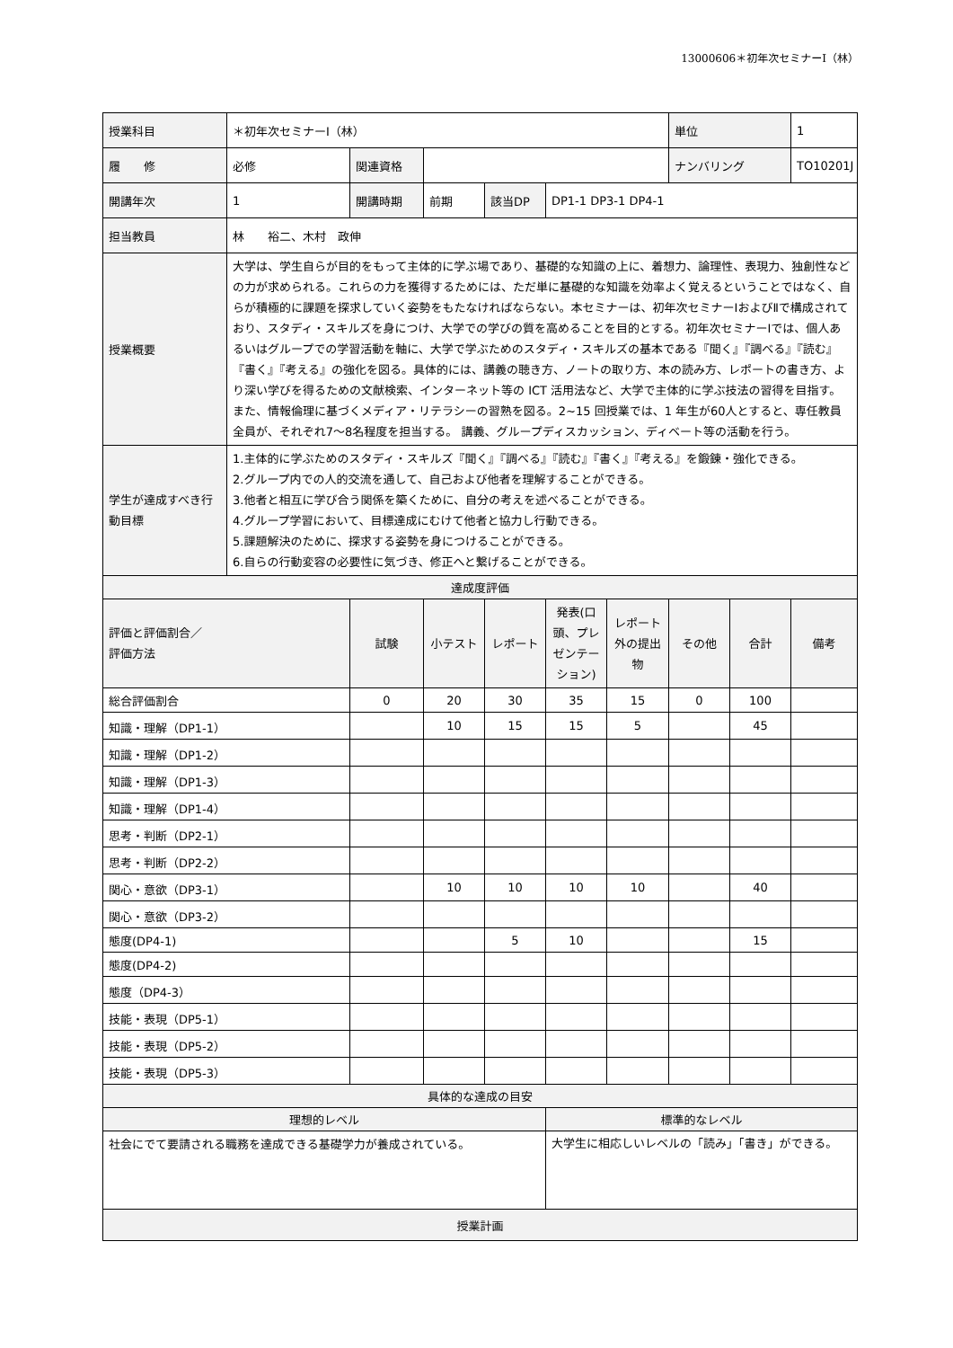13000606＊初年次セミナーⅠ（林）
| 授業科目 | ＊初年次セミナーⅠ（林） | | | | | | 単位 | | 1 |
| 履 修 | 必修 | 関連資格 | | | | | ナンバリング | | TO10201J |
| 開講年次 | 1 | 開講時期 | 前期 | 該当DP | DP1-1 DP3-1 DP4-1 | | | | |
| 担当教員 | 林 裕二、木村 政伸 | | | | | | | | |
| 授業概要 | 大学は、学生自らが目的をもって主体的に学ぶ場であり、基礎的な知識の上に、着想力、論理性、表現力、独創性などの力が求められる。これらの力を獲得するためには、ただ単に基礎的な知識を効率よく覚えるということではなく、自らが積極的に課題を探求していく姿勢をもたなければならない。本セミナーは、初年次セミナーⅠおよびⅡで構成されており、スタディ・スキルズを身につけ、大学での学びの質を高めることを目的とする。初年次セミナーⅠでは、個人あるいはグループでの学習活動を軸に、大学で学ぶためのスタディ・スキルズの基本である『聞く』『調べる』『読む』『書く』『考える』の強化を図る。具体的には、講義の聴き方、ノートの取り方、本の読み方、レポートの書き方、より深い学びを得るための文献検索、インターネット等の ICT 活用法など、大学で主体的に学ぶ技法の習得を目指す。また、情報倫理に基づくメディア・リテラシーの習熟を図る。2~15 回授業では、1 年生が60人とすると、専任教員全員が、それぞれ7～8名程度を担当する。 講義、グループディスカッション、ディベート等の活動を行う。 | | | | | | | | |
| 学生が達成すべき行動目標 | 1.主体的に学ぶためのスタディ・スキルズ『聞く』『調べる』『読む』『書く』『考える』を鍛錬・強化できる。 2.グループ内での人的交流を通して、自己および他者を理解することができる。 3.他者と相互に学び合う関係を築くために、自分の考えを述べることができる。 4.グループ学習において、目標達成にむけて他者と協力し行動できる。 5.課題解決のために、探求する姿勢を身につけることができる。 6.自らの行動変容の必要性に気づき、修正へと繋げることができる。 | | | | | | | | |
| 達成度評価 | | | | | | | | | |
| 評価と評価割合／ 評価方法 | | 試験 | 小テスト | レポート | 発表(口頭、プレゼンテーション) | レポート外の提出物 | その他 | 合計 | 備考 |
| 総合評価割合 | | 0 | 20 | 30 | 35 | 15 | 0 | 100 | |
| 知識・理解（DP1-1） | | | 10 | 15 | 15 | 5 | | 45 | |
| 知識・理解（DP1-2） | | | | | | | | | |
| 知識・理解（DP1-3） | | | | | | | | | |
| 知識・理解（DP1-4） | | | | | | | | | |
| 思考・判断（DP2-1） | | | | | | | | | |
| 思考・判断（DP2-2） | | | | | | | | | |
| 関心・意欲（DP3-1） | | | 10 | 10 | 10 | 10 | | 40 | |
| 関心・意欲（DP3-2） | | | | | | | | | |
| 態度(DP4-1) | | | | 5 | 10 | | | 15 | |
| 態度(DP4-2) | | | | | | | | | |
| 態度（DP4-3） | | | | | | | | | |
| 技能・表現（DP5-1） | | | | | | | | | |
| 技能・表現（DP5-2） | | | | | | | | | |
| 技能・表現（DP5-3） | | | | | | | | | |
| 具体的な達成の目安 | | | | | | | | | |
| 理想的レベル | | | | | 標準的なレベル | | | | |
| 社会にでて要請される職務を達成できる基礎学力が養成されている。 | | | | | 大学生に相応しいレベルの「読み」「書き」ができる。 | | | | |
| 授業計画 | | | | | | | | | |